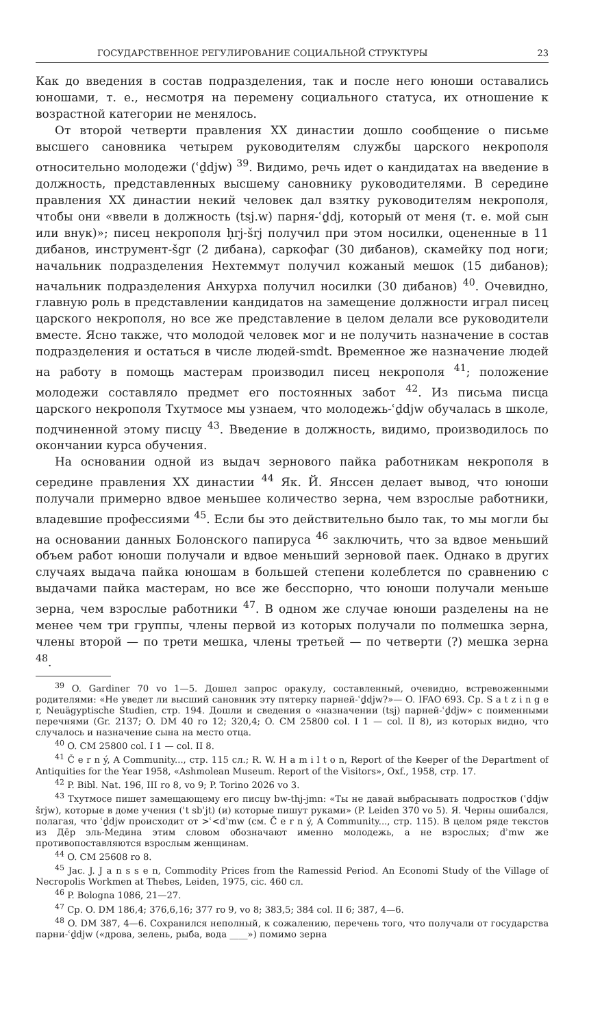ГОСУДАРСТВЕННОЕ РЕГУЛИРОВАНИЕ СОЦИАЛЬНОЙ СТРУКТУРЫ 23
Как до введения в состав подразделения, так и после него юноши оставались юношами, т. е., несмотря на перемену социального статуса, их отношение к возрастной категории не менялось.
От второй четверти правления XX династии дошло сообщение о письме высшего сановника четырем руководителям службы царского некрополя относительно молодежи (ʿḏdjw) <sup>39</sup>. Видимо, речь идет о кандидатах на введение в должность, представленных высшему сановнику руководителями. В середине правления XX династии некий человек дал взятку руководителям некрополя, чтобы они «ввели в должность (tsj.w) парня-ʿḏdj, который от меня (т. е. мой сын или внук)»; писец некрополя ḥrj-šrj получил при этом носилки, оцененные в 11 дибанов, инструмент-šgr (2 дибана), саркофаг (30 дибанов), скамейку под ноги; начальник подразделения Нехтеммут получил кожаный мешок (15 дибанов); начальник подразделения Анхурха получил носилки (30 дибанов) <sup>40</sup>. Очевидно, главную роль в представлении кандидатов на замещение должности играл писец царского некрополя, но все же представление в целом делали все руководители вместе. Ясно также, что молодой человек мог и не получить назначение в состав подразделения и остаться в числе людей-smdt. Временное же назначение людей на работу в помощь мастерам производил писец некрополя <sup>41</sup>; положение молодежи составляло предмет его постоянных забот <sup>42</sup>. Из письма писца царского некрополя Тхутмосе мы узнаем, что молодежь-ʿḏdjw обучалась в школе, подчиненной этому писцу <sup>43</sup>. Введение в должность, видимо, производилось по окончании курса обучения.
На основании одной из выдач зернового пайка работникам некрополя в середине правления XX династии <sup>44</sup> Як. Й. Янссен делает вывод, что юноши получали примерно вдвое меньшее количество зерна, чем взрослые работники, владевшие профессиями <sup>45</sup>. Если бы это действительно было так, то мы могли бы на основании данных Болонского папируса <sup>46</sup> заключить, что за вдвое меньший объем работ юноши получали и вдвое меньший зерновой паек. Однако в других случаях выдача пайка юношам в большей степени колеблется по сравнению с выдачами пайка мастерам, но все же бесспорно, что юноши получали меньше зерна, чем взрослые работники <sup>47</sup>. В одном же случае юноши разделены на не менее чем три группы, члены первой из которых получали по полмешка зерна, члены второй — по трети мешка, члены третьей — по четверти (?) мешка зерна <sup>48</sup>.
<sup>39</sup> O. Gardiner 70 vo 1—5. Дошел запрос оракулу, составленный, очевидно, встревоженными родителями: «Не уведет ли высший сановник эту пятерку парней-ʿḏdjw?»— O. IFAO 693. Ср. S a t z i n g e r, Neuägyptische Studien, стр. 194. Дошли и сведения о «назначении (tsj) парней-ʿḏdjw» с поименными перечнями (Gr. 2137; O. DM 40 ro 12; 320,4; O. CM 25800 col. I 1 — col. II 8), из которых видно, что случалось и назначение сына на место отца.
<sup>40</sup> O. CM 25800 col. I 1 — col. II 8.
<sup>41</sup> Č e r n ý, A Community..., стр. 115 сл.; R. W. H a m i l t o n, Report of the Keeper of the Department of Antiquities for the Year 1958, «Ashmolean Museum. Report of the Visitors», Oxf., 1958, стр. 17.
<sup>42</sup> P. Bibl. Nat. 196, III ro 8, vo 9; P. Torino 2026 vo 3.
<sup>43</sup> Тхутмосе пишет замещающему его писцу bw-thj-jmn: «Ты не давай выбрасывать подростков (ʿḏdjw šrjw), которые в доме учения (ʿt sbʾjt) (и) которые пишут руками» (P. Leiden 370 vo 5). Я. Черны ошибался, полагая, что ʿḏdjw происходит от >ʿ<dʾmw (см. Č e r n ý, A Community..., стр. 115). В целом ряде текстов из Дēр эль-Медина этим словом обозначают именно молодежь, а не взрослых; dʾmw же противопоставляются взрослым женщинам.
<sup>44</sup> O. CM 25608 ro 8.
<sup>45</sup> Jac. J. J a n s s e n, Commodity Prices from the Ramessid Period. An Economi Study of the Village of Necropolis Workmen at Thebes, Leiden, 1975, cic. 460 сл.
<sup>46</sup> P. Bologna 1086, 21—27.
<sup>47</sup> Ср. O. DM 186,4; 376,6,16; 377 ro 9, vo 8; 383,5; 384 col. II 6; 387, 4—6.
<sup>48</sup> O. DM 387, 4—6. Сохранился неполный, к сожалению, перечень того, что получали от государства парни-ʿḏdjw («дрова, зелень, рыба, вода ____») помимо зерна